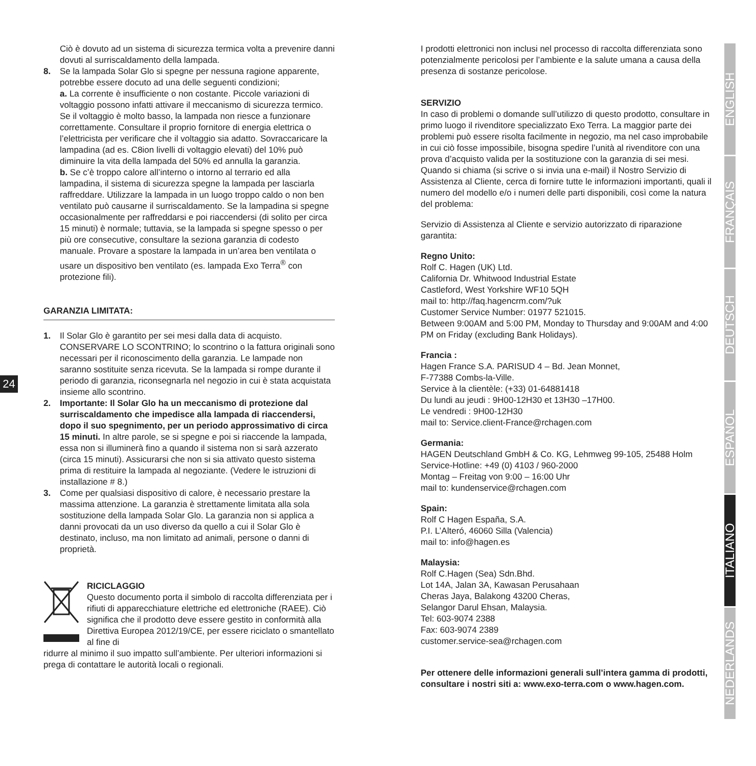24
Ciò è dovuto ad un sistema di sicurezza termica volta a prevenire danni dovuti al surriscaldamento della lampada.
8. Se la lampada Solar Glo si spegne per nessuna ragione apparente, potrebbe essere docuto ad una delle seguenti condizioni;
a. La corrente è insufficiente o non costante. Piccole variazioni di voltaggio possono infatti attivare il meccanismo di sicurezza termico. Se il voltaggio è molto basso, la lampada non riesce a funzionare correttamente. Consultare il proprio fornitore di energia elettrica o l’elettricista per verificare che il voltaggio sia adatto. Sovraccaricare la lampadina (ad es. C8ion livelli di voltaggio elevati) del 10% può diminuire la vita della lampada del 50% ed annulla la garanzia.
b. Se c’è troppo calore all’interno o intorno al terrario ed alla lampadina, il sistema di sicurezza spegne la lampada per lasciarla raffreddare. Utilizzare la lampada in un luogo troppo caldo o non ben ventilato può causarne il surriscaldamento. Se la lampadina si spegne occasionalmente per raffreddarsi e poi riaccendersi (di solito per circa 15 minuti) è normale; tuttavia, se la lampada si spegne spesso o per più ore consecutive, consultare la seziona garanzia di codesto manuale. Provare a spostare la lampada in un’area ben ventilata o usare un dispositivo ben ventilato (es. lampada Exo Terra<sup>®</sup> con protezione fili).
GARANZIA LIMITATA:
1. Il Solar Glo è garantito per sei mesi dalla data di acquisto. CONSERVARE LO SCONTRINO; lo scontrino o la fattura originali sono necessari per il riconoscimento della garanzia. Le lampade non saranno sostituite senza ricevuta. Se la lampada si rompe durante il periodo di garanzia, riconsegnarla nel negozio in cui è stata acquistata insieme allo scontrino.
2. Importante: Il Solar Glo ha un meccanismo di protezione dal surriscaldamento che impedisce alla lampada di riaccendersi, dopo il suo spegnimento, per un periodo approssimativo di circa 15 minuti. In altre parole, se si spegne e poi si riaccende la lampada, essa non si illuminerà fino a quando il sistema non si sarà azzerato (circa 15 minuti). Assicurarsi che non si sia attivato questo sistema prima di restituire la lampada al negoziante. (Vedere le istruzioni di installazione # 8.)
3. Come per qualsiasi dispositivo di calore, è necessario prestare la massima attenzione. La garanzia è strettamente limitata alla sola sostituzione della lampada Solar Glo. La garanzia non si applica a danni provocati da un uso diverso da quello a cui il Solar Glo è destinato, incluso, ma non limitato ad animali, persone o danni di proprietà.
RICICLAGGIO
Questo documento porta il simbolo di raccolta differenziata per i rifiuti di apparecchiature elettriche ed elettroniche (RAEE). Ciò significa che il prodotto deve essere gestito in conformità alla Direttiva Europea 2012/19/CE, per essere riciclato o smantellato al fine di
ridurre al minimo il suo impatto sull’ambiente. Per ulteriori informazioni si prega di contattare le autorità locali o regionali.
I prodotti elettronici non inclusi nel processo di raccolta differenziata sono potenzialmente pericolosi per l’ambiente e la salute umana a causa della presenza di sostanze pericolose.
SERVIZIO
In caso di problemi o domande sull’utilizzo di questo prodotto, consultare in primo luogo il rivenditore specializzato Exo Terra. La maggior parte dei problemi può essere risolta facilmente in negozio, ma nel caso improbabile in cui ciò fosse impossibile, bisogna spedire l’unità al rivenditore con una prova d’acquisto valida per la sostituzione con la garanzia di sei mesi. Quando si chiama (si scrive o si invia una e-mail) il Nostro Servizio di Assistenza al Cliente, cerca di fornire tutte le informazioni importanti, quali il numero del modello e/o i numeri delle parti disponibili, così come la natura del problema:
Servizio di Assistenza al Cliente e servizio autorizzato di riparazione garantita:
Regno Unito:
Rolf C. Hagen (UK) Ltd.
California Dr. Whitwood Industrial Estate
Castleford, West Yorkshire WF10 5QH
mail to: http://faq.hagencrm.com/?uk
Customer Service Number: 01977 521015.
Between 9:00AM and 5:00 PM, Monday to Thursday and 9:00AM and 4:00 PM on Friday (excluding Bank Holidays).
Francia :
Hagen France S.A. PARISUD 4 – Bd. Jean Monnet,
F-77388 Combs-la-Ville.
Service à la clientèle: (+33) 01-64881418
Du lundi au jeudi : 9H00-12H30 et 13H30 –17H00.
Le vendredi : 9H00-12H30
mail to: Service.client-France@rchagen.com
Germania:
HAGEN Deutschland GmbH & Co. KG, Lehmweg 99-105, 25488 Holm
Service-Hotline: +49 (0) 4103 / 960-2000
Montag – Freitag von 9:00 – 16:00 Uhr
mail to: kundenservice@rchagen.com
Spain:
Rolf C Hagen España, S.A.
P.I. L’Alteró, 46060 Silla (Valencia)
mail to: info@hagen.es
Malaysia:
Rolf C.Hagen (Sea) Sdn.Bhd.
Lot 14A, Jalan 3A, Kawasan Perusahaan
Cheras Jaya, Balakong 43200 Cheras,
Selangor Darul Ehsan, Malaysia.
Tel: 603-9074 2388
Fax: 603-9074 2389
customer.service-sea@rchagen.com
Per ottenere delle informazioni generali sull’intera gamma di prodotti, consultare i nostri siti a: www.exo-terra.com o www.hagen.com.
ENGLISH
FRANÇAIS
DEUTSCH
ESPAÑOL
ITALIANO
NEDERLANDS